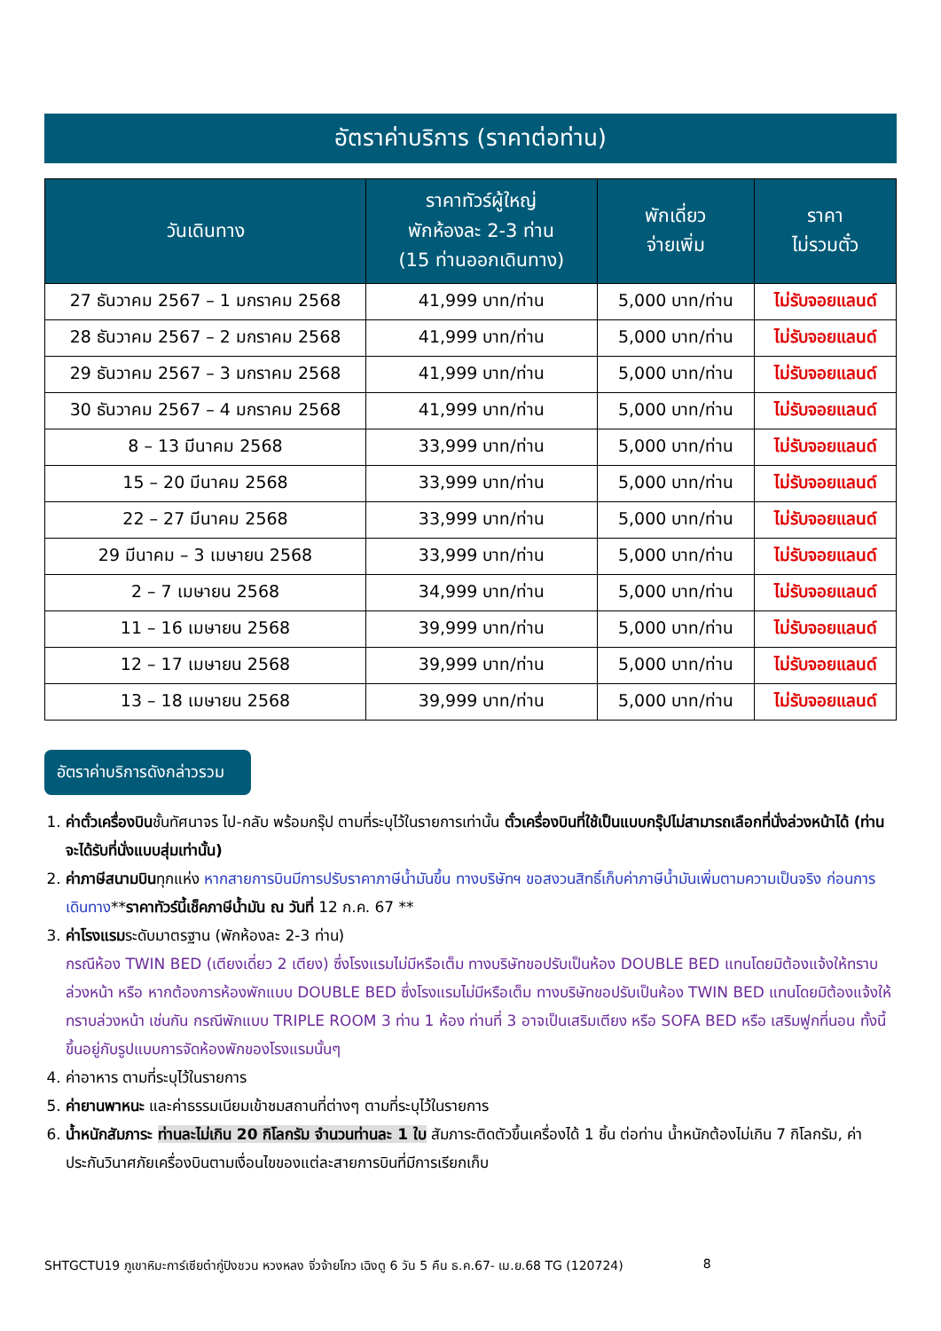อัตราค่าบริการ (ราคาต่อท่าน)
| วันเดินทาง | ราคาทัวร์ผู้ใหญ่ พักห้องละ 2-3 ท่าน (15 ท่านออกเดินทาง) | พักเดี่ยว จ่ายเพิ่ม | ราคา ไม่รวมตั๋ว |
| --- | --- | --- | --- |
| 27 ธันวาคม 2567 – 1 มกราคม 2568 | 41,999 บาท/ท่าน | 5,000 บาท/ท่าน | ไม่รับจอยแลนด์ |
| 28 ธันวาคม 2567 – 2 มกราคม 2568 | 41,999 บาท/ท่าน | 5,000 บาท/ท่าน | ไม่รับจอยแลนด์ |
| 29 ธันวาคม 2567 – 3 มกราคม 2568 | 41,999 บาท/ท่าน | 5,000 บาท/ท่าน | ไม่รับจอยแลนด์ |
| 30 ธันวาคม 2567 – 4 มกราคม 2568 | 41,999 บาท/ท่าน | 5,000 บาท/ท่าน | ไม่รับจอยแลนด์ |
| 8 – 13 มีนาคม 2568 | 33,999 บาท/ท่าน | 5,000 บาท/ท่าน | ไม่รับจอยแลนด์ |
| 15 – 20 มีนาคม 2568 | 33,999 บาท/ท่าน | 5,000 บาท/ท่าน | ไม่รับจอยแลนด์ |
| 22 – 27 มีนาคม 2568 | 33,999 บาท/ท่าน | 5,000 บาท/ท่าน | ไม่รับจอยแลนด์ |
| 29 มีนาคม – 3 เมษายน 2568 | 33,999 บาท/ท่าน | 5,000 บาท/ท่าน | ไม่รับจอยแลนด์ |
| 2 – 7 เมษายน 2568 | 34,999 บาท/ท่าน | 5,000 บาท/ท่าน | ไม่รับจอยแลนด์ |
| 11 – 16 เมษายน 2568 | 39,999 บาท/ท่าน | 5,000 บาท/ท่าน | ไม่รับจอยแลนด์ |
| 12 – 17 เมษายน 2568 | 39,999 บาท/ท่าน | 5,000 บาท/ท่าน | ไม่รับจอยแลนด์ |
| 13 – 18 เมษายน 2568 | 39,999 บาท/ท่าน | 5,000 บาท/ท่าน | ไม่รับจอยแลนด์ |
อัตราค่าบริการดังกล่าวรวม
1. ค่าตั๋วเครื่องบินชั้นทัศนาจร ไป-กลับ พร้อมกรุ๊ป ตามที่ระบุไว้ในรายการเท่านั้น ตั๋วเครื่องบินที่ใช้เป็นแบบกรุ๊ปไม่สามารถเลือกที่นั่งล่วงหน้าได้ (ท่านจะได้รับที่นั่งแบบสุ่มเท่านั้น)
2. ค่าภาษีสนามบินทุกแห่ง หากสายการบินมีการปรับราคาภาษีน้ำมันขึ้น ทางบริษัทฯ ขอสงวนสิทธิ์เก็บค่าภาษีน้ำมันเพิ่มตามความเป็นจริง ก่อนการเดินทาง**ราคาทัวร์นี้เช็คภาษีน้ำมัน ณ วันที่ 12 ก.ค. 67 **
3. ค่าโรงแรมระดับมาตรฐาน (พักห้องละ 2-3 ท่าน)
กรณีห้อง TWIN BED (เตียงเดี่ยว 2 เตียง) ซึ่งโรงแรมไม่มีหรือเต็ม ทางบริษัทขอปรับเป็นห้อง DOUBLE BED แทนโดยมิต้องแจ้งให้ทราบล่วงหน้า หรือ หากต้องการห้องพักแบบ DOUBLE BED ซึ่งโรงแรมไม่มีหรือเต็ม ทางบริษัทขอปรับเป็นห้อง TWIN BED แทนโดยมิต้องแจ้งให้ทราบล่วงหน้า เช่นกัน กรณีพักแบบ TRIPLE ROOM 3 ท่าน 1 ห้อง ท่านที่ 3 อาจเป็นเสริมเตียง หรือ SOFA BED หรือ เสริมฟูกที่นอน ทั้งนี้ขึ้นอยู่กับรูปแบบการจัดห้องพักของโรงแรมนั้นๆ
4. ค่าอาหาร ตามที่ระบุไว้ในรายการ
5. ค่ายานพาหนะ และค่าธรรมเนียมเข้าชมสถานที่ต่างๆ ตามที่ระบุไว้ในรายการ
6. น้ำหนักสัมภาระ ท่านละไม่เกิน 20 กิโลกรัม จำนวนท่านละ 1 ใบ สัมภาระติดตัวขึ้นเครื่องได้ 1 ชิ้น ต่อท่าน น้ำหนักต้องไม่เกิน 7 กิโลกรัม, ค่าประกันวินาศภัยเครื่องบินตามเงื่อนไขของแต่ละสายการบินที่มีการเรียกเก็บ
SHTGCTU19 ภูเขาหิมะการ์เซียต๋ากู่ปิงชวน หวงหลง จิ่วจ้ายโกว เฉิงตู 6 วัน 5 คืน ธ.ค.67- เม.ย.68 TG (120724) 8